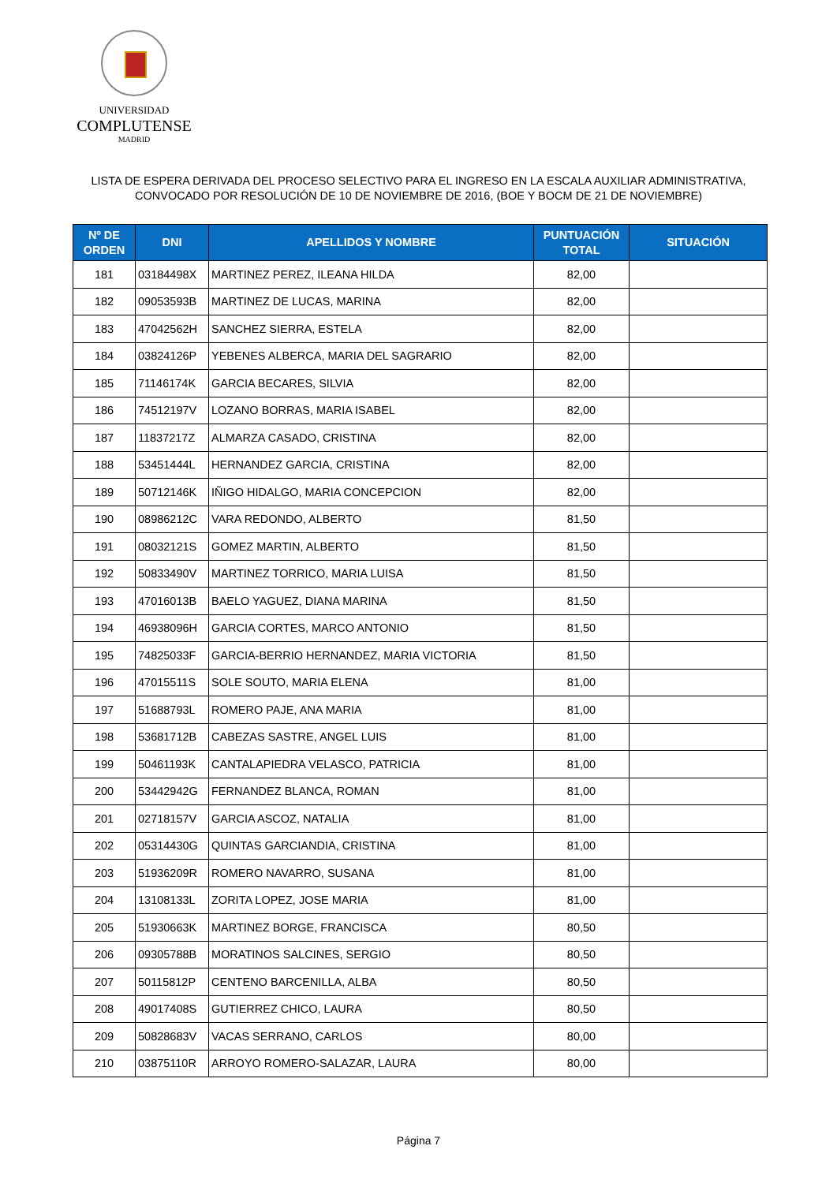UNIVERSIDAD
COMPLUTENSE
MADRID
LISTA DE ESPERA DERIVADA DEL PROCESO SELECTIVO PARA EL INGRESO EN LA ESCALA AUXILIAR ADMINISTRATIVA,
CONVOCADO POR RESOLUCIÓN DE 10 DE NOVIEMBRE DE 2016, (BOE Y BOCM DE 21 DE NOVIEMBRE)
| Nº DE ORDEN | DNI | APELLIDOS Y NOMBRE | PUNTUACIÓN TOTAL | SITUACIÓN |
| --- | --- | --- | --- | --- |
| 181 | 03184498X | MARTINEZ PEREZ, ILEANA HILDA | 82,00 | |
| 182 | 09053593B | MARTINEZ DE LUCAS, MARINA | 82,00 | |
| 183 | 47042562H | SANCHEZ SIERRA, ESTELA | 82,00 | |
| 184 | 03824126P | YEBENES ALBERCA, MARIA DEL SAGRARIO | 82,00 | |
| 185 | 71146174K | GARCIA BECARES, SILVIA | 82,00 | |
| 186 | 74512197V | LOZANO BORRAS, MARIA ISABEL | 82,00 | |
| 187 | 11837217Z | ALMARZA CASADO, CRISTINA | 82,00 | |
| 188 | 53451444L | HERNANDEZ GARCIA, CRISTINA | 82,00 | |
| 189 | 50712146K | IÑIGO HIDALGO, MARIA CONCEPCION | 82,00 | |
| 190 | 08986212C | VARA REDONDO, ALBERTO | 81,50 | |
| 191 | 08032121S | GOMEZ MARTIN, ALBERTO | 81,50 | |
| 192 | 50833490V | MARTINEZ TORRICO, MARIA LUISA | 81,50 | |
| 193 | 47016013B | BAELO YAGUEZ, DIANA MARINA | 81,50 | |
| 194 | 46938096H | GARCIA CORTES, MARCO ANTONIO | 81,50 | |
| 195 | 74825033F | GARCIA-BERRIO HERNANDEZ, MARIA VICTORIA | 81,50 | |
| 196 | 47015511S | SOLE SOUTO, MARIA ELENA | 81,00 | |
| 197 | 51688793L | ROMERO PAJE, ANA MARIA | 81,00 | |
| 198 | 53681712B | CABEZAS SASTRE, ANGEL LUIS | 81,00 | |
| 199 | 50461193K | CANTALAPIEDRA VELASCO, PATRICIA | 81,00 | |
| 200 | 53442942G | FERNANDEZ BLANCA, ROMAN | 81,00 | |
| 201 | 02718157V | GARCIA ASCOZ, NATALIA | 81,00 | |
| 202 | 05314430G | QUINTAS GARCIANDIA, CRISTINA | 81,00 | |
| 203 | 51936209R | ROMERO NAVARRO, SUSANA | 81,00 | |
| 204 | 13108133L | ZORITA LOPEZ, JOSE MARIA | 81,00 | |
| 205 | 51930663K | MARTINEZ BORGE, FRANCISCA | 80,50 | |
| 206 | 09305788B | MORATINOS SALCINES, SERGIO | 80,50 | |
| 207 | 50115812P | CENTENO BARCENILLA, ALBA | 80,50 | |
| 208 | 49017408S | GUTIERREZ CHICO, LAURA | 80,50 | |
| 209 | 50828683V | VACAS SERRANO, CARLOS | 80,00 | |
| 210 | 03875110R | ARROYO ROMERO-SALAZAR, LAURA | 80,00 | |
Página 7